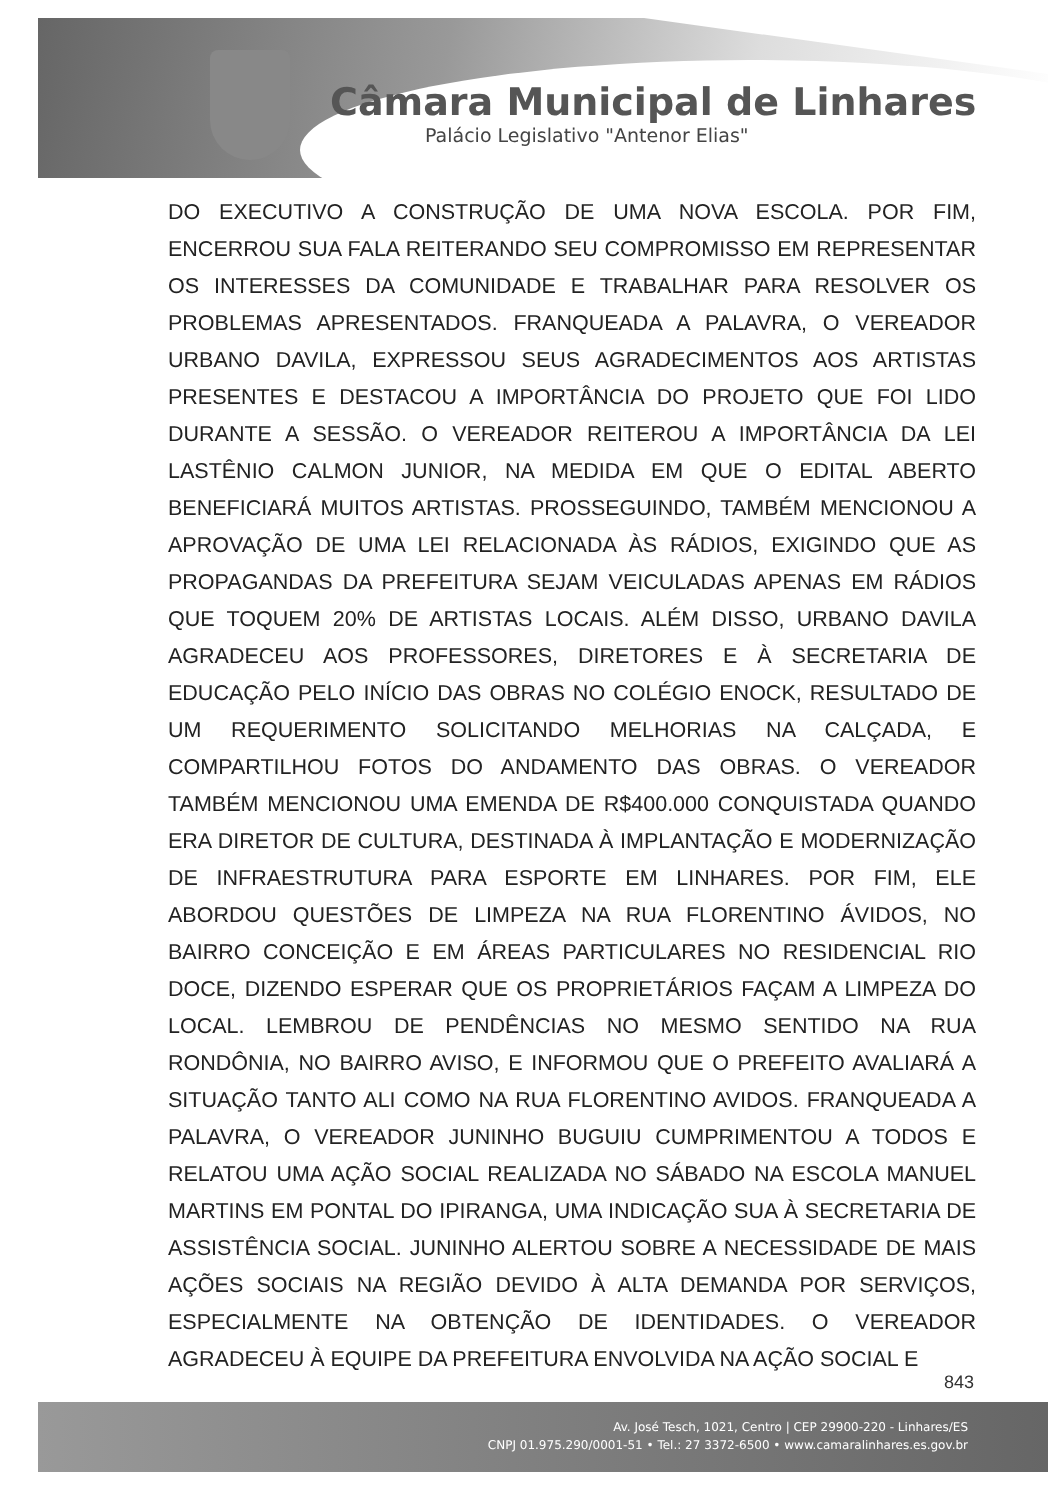Câmara Municipal de Linhares
Palácio Legislativo "Antenor Elias"
DO EXECUTIVO A CONSTRUÇÃO DE UMA NOVA ESCOLA. POR FIM, ENCERROU SUA FALA REITERANDO SEU COMPROMISSO EM REPRESENTAR OS INTERESSES DA COMUNIDADE E TRABALHAR PARA RESOLVER OS PROBLEMAS APRESENTADOS. FRANQUEADA A PALAVRA, O VEREADOR URBANO DAVILA, EXPRESSOU SEUS AGRADECIMENTOS AOS ARTISTAS PRESENTES E DESTACOU A IMPORTÂNCIA DO PROJETO QUE FOI LIDO DURANTE A SESSÃO. O VEREADOR REITEROU A IMPORTÂNCIA DA LEI LASTÊNIO CALMON JUNIOR, NA MEDIDA EM QUE O EDITAL ABERTO BENEFICIARÁ MUITOS ARTISTAS. PROSSEGUINDO, TAMBÉM MENCIONOU A APROVAÇÃO DE UMA LEI RELACIONADA ÀS RÁDIOS, EXIGINDO QUE AS PROPAGANDAS DA PREFEITURA SEJAM VEICULADAS APENAS EM RÁDIOS QUE TOQUEM 20% DE ARTISTAS LOCAIS. ALÉM DISSO, URBANO DAVILA AGRADECEU AOS PROFESSORES, DIRETORES E À SECRETARIA DE EDUCAÇÃO PELO INÍCIO DAS OBRAS NO COLÉGIO ENOCK, RESULTADO DE UM REQUERIMENTO SOLICITANDO MELHORIAS NA CALÇADA, E COMPARTILHOU FOTOS DO ANDAMENTO DAS OBRAS. O VEREADOR TAMBÉM MENCIONOU UMA EMENDA DE R$400.000 CONQUISTADA QUANDO ERA DIRETOR DE CULTURA, DESTINADA À IMPLANTAÇÃO E MODERNIZAÇÃO DE INFRAESTRUTURA PARA ESPORTE EM LINHARES. POR FIM, ELE ABORDOU QUESTÕES DE LIMPEZA NA RUA FLORENTINO ÁVIDOS, NO BAIRRO CONCEIÇÃO E EM ÁREAS PARTICULARES NO RESIDENCIAL RIO DOCE, DIZENDO ESPERAR QUE OS PROPRIETÁRIOS FAÇAM A LIMPEZA DO LOCAL. LEMBROU DE PENDÊNCIAS NO MESMO SENTIDO NA RUA RONDÔNIA, NO BAIRRO AVISO, E INFORMOU QUE O PREFEITO AVALIARÁ A SITUAÇÃO TANTO ALI COMO NA RUA FLORENTINO AVIDOS. FRANQUEADA A PALAVRA, O VEREADOR JUNINHO BUGUIU CUMPRIMENTOU A TODOS E RELATOU UMA AÇÃO SOCIAL REALIZADA NO SÁBADO NA ESCOLA MANUEL MARTINS EM PONTAL DO IPIRANGA, UMA INDICAÇÃO SUA À SECRETARIA DE ASSISTÊNCIA SOCIAL. JUNINHO ALERTOU SOBRE A NECESSIDADE DE MAIS AÇÕES SOCIAIS NA REGIÃO DEVIDO À ALTA DEMANDA POR SERVIÇOS, ESPECIALMENTE NA OBTENÇÃO DE IDENTIDADES. O VEREADOR AGRADECEU À EQUIPE DA PREFEITURA ENVOLVIDA NA AÇÃO SOCIAL E
843
Av. José Tesch, 1021, Centro | CEP 29900-220 - Linhares/ES
CNPJ 01.975.290/0001-51 • Tel.: 27 3372-6500 • www.camaralinhares.es.gov.br